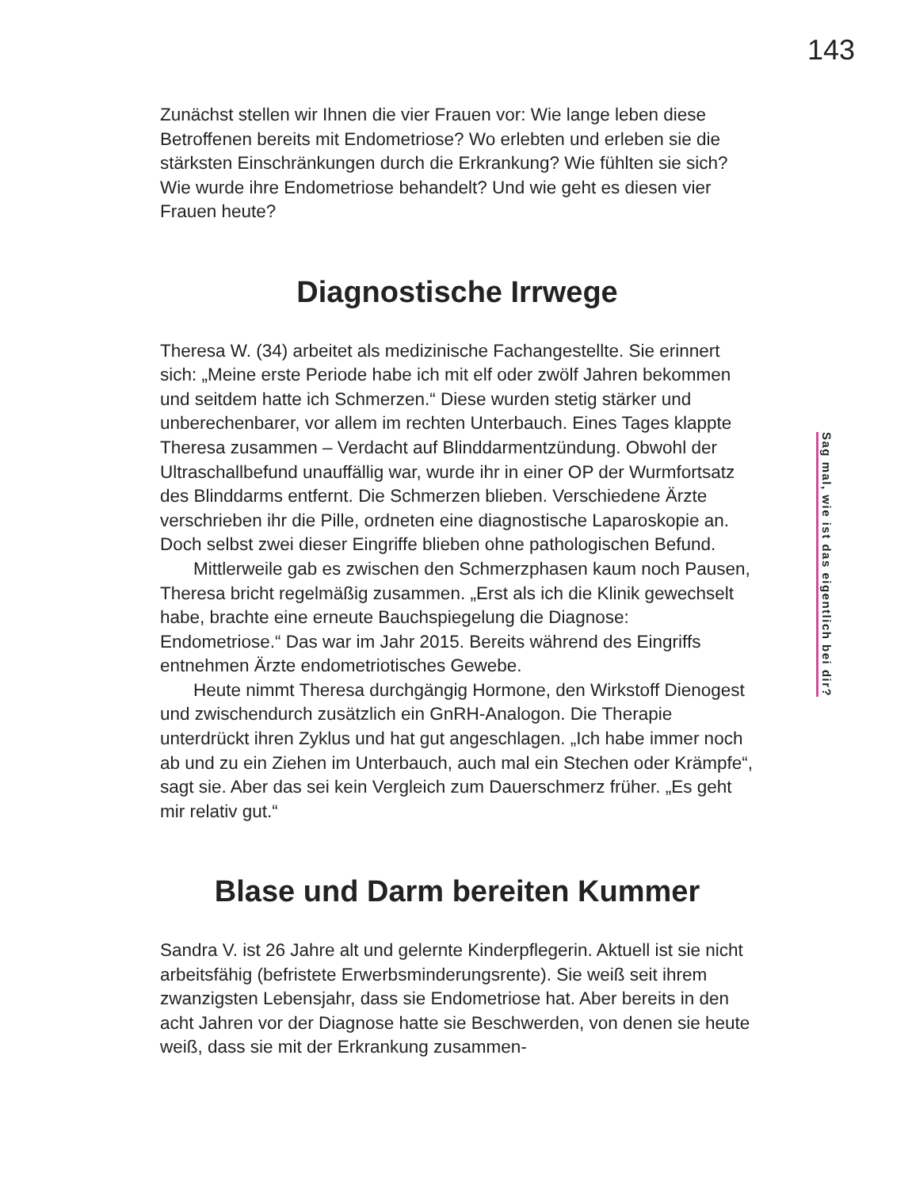143
Zunächst stellen wir Ihnen die vier Frauen vor: Wie lange leben diese Betroffenen bereits mit Endometriose? Wo erlebten und erleben sie die stärksten Einschränkungen durch die Erkrankung? Wie fühlten sie sich? Wie wurde ihre Endometriose behandelt? Und wie geht es diesen vier Frauen heute?
Diagnostische Irrwege
Theresa W. (34) arbeitet als medizinische Fachangestellte. Sie erinnert sich: „Meine erste Periode habe ich mit elf oder zwölf Jahren bekommen und seitdem hatte ich Schmerzen.“ Diese wurden stetig stärker und unberechenbarer, vor allem im rechten Unterbauch. Eines Tages klappte Theresa zusammen – Verdacht auf Blinddarmentzündung. Obwohl der Ultraschallbefund unauffällig war, wurde ihr in einer OP der Wurmfortsatz des Blinddarms entfernt. Die Schmerzen blieben. Verschiedene Ärzte verschrieben ihr die Pille, ordneten eine diagnostische Laparoskopie an. Doch selbst zwei dieser Eingriffe blieben ohne pathologischen Befund.
Mittlerweile gab es zwischen den Schmerzphasen kaum noch Pausen, Theresa bricht regelmäßig zusammen. „Erst als ich die Klinik gewechselt habe, brachte eine erneute Bauchspiegelung die Diagnose: Endometriose.“ Das war im Jahr 2015. Bereits während des Eingriffs entnehmen Ärzte endometriotisches Gewebe.
Heute nimmt Theresa durchgängig Hormone, den Wirkstoff Dienogest und zwischendurch zusätzlich ein GnRH-Analogon. Die Therapie unterdrückt ihren Zyklus und hat gut angeschlagen. „Ich habe immer noch ab und zu ein Ziehen im Unterbauch, auch mal ein Stechen oder Krämpfe“, sagt sie. Aber das sei kein Vergleich zum Dauerschmerz früher. „Es geht mir relativ gut.“
Blase und Darm bereiten Kummer
Sandra V. ist 26 Jahre alt und gelernte Kinderpflegerin. Aktuell ist sie nicht arbeitsfähig (befristete Erwerbsminderungsrente). Sie weiß seit ihrem zwanzigsten Lebensjahr, dass sie Endometriose hat. Aber bereits in den acht Jahren vor der Diagnose hatte sie Beschwerden, von denen sie heute weiß, dass sie mit der Erkrankung zusammen-
Sag mal, wie ist das eigentlich bei dir?